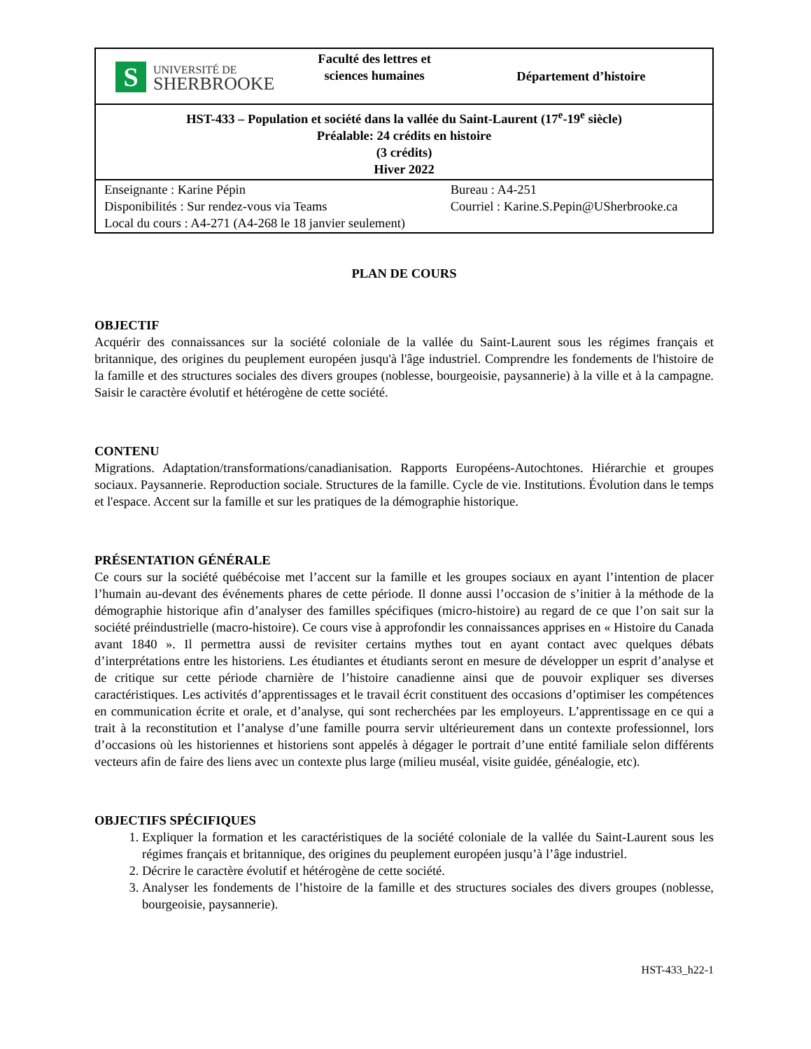| S UNIVERSITÉ DE SHERBROOKE | Faculté des lettres et sciences humaines | Département d’histoire |
| HST-433 – Population et société dans la vallée du Saint-Laurent (17<sup>e</sup>-19<sup>e</sup> siècle) Préalable: 24 crédits en histoire (3 crédits) Hiver 2022 | | |
| Enseignante : Karine Pépin Disponibilités : Sur rendez-vous via Teams Local du cours : A4-271 (A4-268 le 18 janvier seulement) | | Bureau : A4-251 Courriel : Karine.S.Pepin@USherbrooke.ca |
PLAN DE COURS
OBJECTIF
Acquérir des connaissances sur la société coloniale de la vallée du Saint-Laurent sous les régimes français et britannique, des origines du peuplement européen jusqu'à l'âge industriel. Comprendre les fondements de l'histoire de la famille et des structures sociales des divers groupes (noblesse, bourgeoisie, paysannerie) à la ville et à la campagne. Saisir le caractère évolutif et hétérogène de cette société.
CONTENU
Migrations. Adaptation/transformations/canadianisation. Rapports Européens-Autochtones. Hiérarchie et groupes sociaux. Paysannerie. Reproduction sociale. Structures de la famille. Cycle de vie. Institutions. Évolution dans le temps et l'espace. Accent sur la famille et sur les pratiques de la démographie historique.
PRÉSENTATION GÉNÉRALE
Ce cours sur la société québécoise met l’accent sur la famille et les groupes sociaux en ayant l’intention de placer l’humain au-devant des événements phares de cette période. Il donne aussi l’occasion de s’initier à la méthode de la démographie historique afin d’analyser des familles spécifiques (micro-histoire) au regard de ce que l’on sait sur la société préindustrielle (macro-histoire). Ce cours vise à approfondir les connaissances apprises en « Histoire du Canada avant 1840 ». Il permettra aussi de revisiter certains mythes tout en ayant contact avec quelques débats d’interprétations entre les historiens. Les étudiantes et étudiants seront en mesure de développer un esprit d’analyse et de critique sur cette période charnière de l’histoire canadienne ainsi que de pouvoir expliquer ses diverses caractéristiques. Les activités d’apprentissages et le travail écrit constituent des occasions d’optimiser les compétences en communication écrite et orale, et d’analyse, qui sont recherchées par les employeurs. L’apprentissage en ce qui a trait à la reconstitution et l’analyse d’une famille pourra servir ultérieurement dans un contexte professionnel, lors d’occasions où les historiennes et historiens sont appelés à dégager le portrait d’une entité familiale selon différents vecteurs afin de faire des liens avec un contexte plus large (milieu muséal, visite guidée, généalogie, etc).
OBJECTIFS SPÉCIFIQUES
1. Expliquer la formation et les caractéristiques de la société coloniale de la vallée du Saint-Laurent sous les régimes français et britannique, des origines du peuplement européen jusqu’à l’âge industriel.
2. Décrire le caractère évolutif et hétérogène de cette société.
3. Analyser les fondements de l’histoire de la famille et des structures sociales des divers groupes (noblesse, bourgeoisie, paysannerie).
HST-433_h22-1